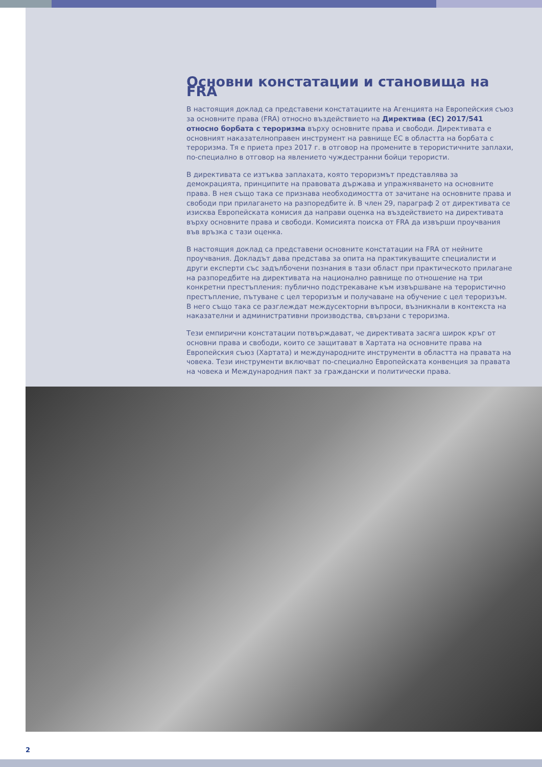Основни констатации и становища на FRA
В настоящия доклад са представени констатациите на Агенцията на Европейския съюз за основните права (FRA) относно въздействието на Директива (ЕС) 2017/541 относно борбата с тероризма върху основните права и свободи. Директивата е основният наказателноправен инструмент на равнище ЕС в областта на борбата с тероризма. Тя е приета през 2017 г. в отговор на промените в терористичните заплахи, по-специално в отговор на явлението чуждестранни бойци терористи.
В директивата се изтъква заплахата, която тероризмът представлява за демокрацията, принципите на правовата държава и упражняването на основните права. В нея също така се признава необходимостта от зачитане на основните права и свободи при прилагането на разпоредбите ѝ. В член 29, параграф 2 от директивата се изисква Европейската комисия да направи оценка на въздействието на директивата върху основните права и свободи. Комисията поиска от FRA да извърши проучвания във връзка с тази оценка.
В настоящия доклад са представени основните констатации на FRA от нейните проучвания. Докладът дава представа за опита на практикуващите специалисти и други експерти със задълбочени познания в тази област при практическото прилагане на разпоредбите на директивата на национално равнище по отношение на три конкретни престъпления: публично подстрекаване към извършване на терористично престъпление, пътуване с цел тероризъм и получаване на обучение с цел тероризъм. В него също така се разглеждат междусекторни въпроси, възникнали в контекста на наказателни и административни производства, свързани с тероризма.
Тези емпирични констатации потвърждават, че директивата засяга широк кръг от основни права и свободи, които се защитават в Хартата на основните права на Европейския съюз (Хартата) и международните инструменти в областта на правата на човека. Тези инструменти включват по-специално Европейската конвенция за правата на човека и Международния пакт за граждански и политически права.
2